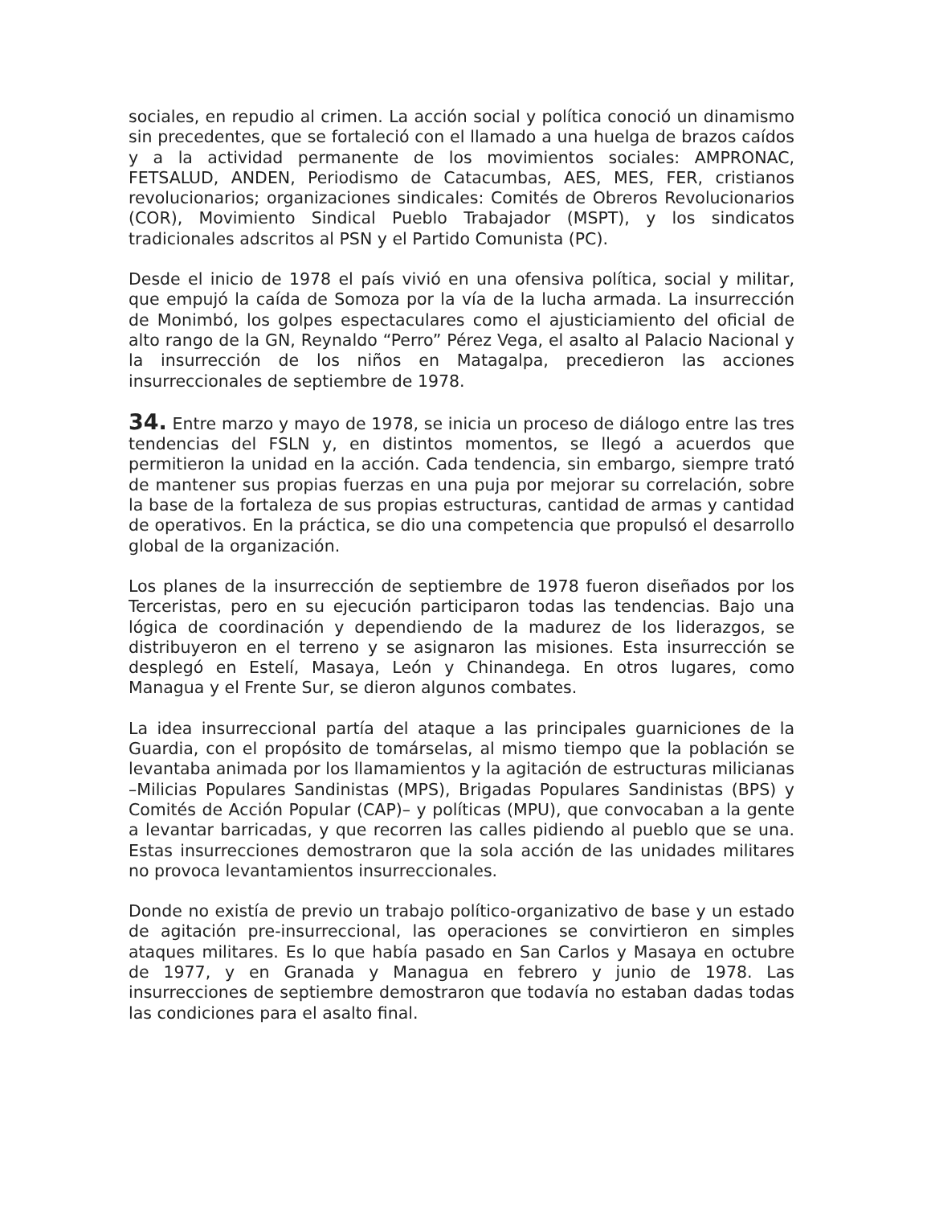sociales, en repudio al crimen. La acción social y política conoció un dinamismo sin precedentes, que se fortaleció con el llamado a una huelga de brazos caídos y a la actividad permanente de los movimientos sociales: AMPRONAC, FETSALUD, ANDEN, Periodismo de Catacumbas, AES, MES, FER, cristianos revolucionarios; organizaciones sindicales: Comités de Obreros Revolucionarios (COR), Movimiento Sindical Pueblo Trabajador (MSPT), y los sindicatos tradicionales adscritos al PSN y el Partido Comunista (PC).
Desde el inicio de 1978 el país vivió en una ofensiva política, social y militar, que empujó la caída de Somoza por la vía de la lucha armada. La insurrección de Monimbó, los golpes espectaculares como el ajusticiamiento del oficial de alto rango de la GN, Reynaldo “Perro” Pérez Vega, el asalto al Palacio Nacional y la insurrección de los niños en Matagalpa, precedieron las acciones insurreccionales de septiembre de 1978.
34. Entre marzo y mayo de 1978, se inicia un proceso de diálogo entre las tres tendencias del FSLN y, en distintos momentos, se llegó a acuerdos que permitieron la unidad en la acción. Cada tendencia, sin embargo, siempre trató de mantener sus propias fuerzas en una puja por mejorar su correlación, sobre la base de la fortaleza de sus propias estructuras, cantidad de armas y cantidad de operativos. En la práctica, se dio una competencia que propulsó el desarrollo global de la organización.
Los planes de la insurrección de septiembre de 1978 fueron diseñados por los Terceristas, pero en su ejecución participaron todas las tendencias. Bajo una lógica de coordinación y dependiendo de la madurez de los liderazgos, se distribuyeron en el terreno y se asignaron las misiones. Esta insurrección se desplegó en Estelí, Masaya, León y Chinandega. En otros lugares, como Managua y el Frente Sur, se dieron algunos combates.
La idea insurreccional partía del ataque a las principales guarniciones de la Guardia, con el propósito de tomárselas, al mismo tiempo que la población se levantaba animada por los llamamientos y la agitación de estructuras milicianas –Milicias Populares Sandinistas (MPS), Brigadas Populares Sandinistas (BPS) y Comités de Acción Popular (CAP)– y políticas (MPU), que convocaban a la gente a levantar barricadas, y que recorren las calles pidiendo al pueblo que se una. Estas insurrecciones demostraron que la sola acción de las unidades militares no provoca levantamientos insurreccionales.
Donde no existía de previo un trabajo político-organizativo de base y un estado de agitación pre-insurreccional, las operaciones se convirtieron en simples ataques militares. Es lo que había pasado en San Carlos y Masaya en octubre de 1977, y en Granada y Managua en febrero y junio de 1978. Las insurrecciones de septiembre demostraron que todavía no estaban dadas todas las condiciones para el asalto final.